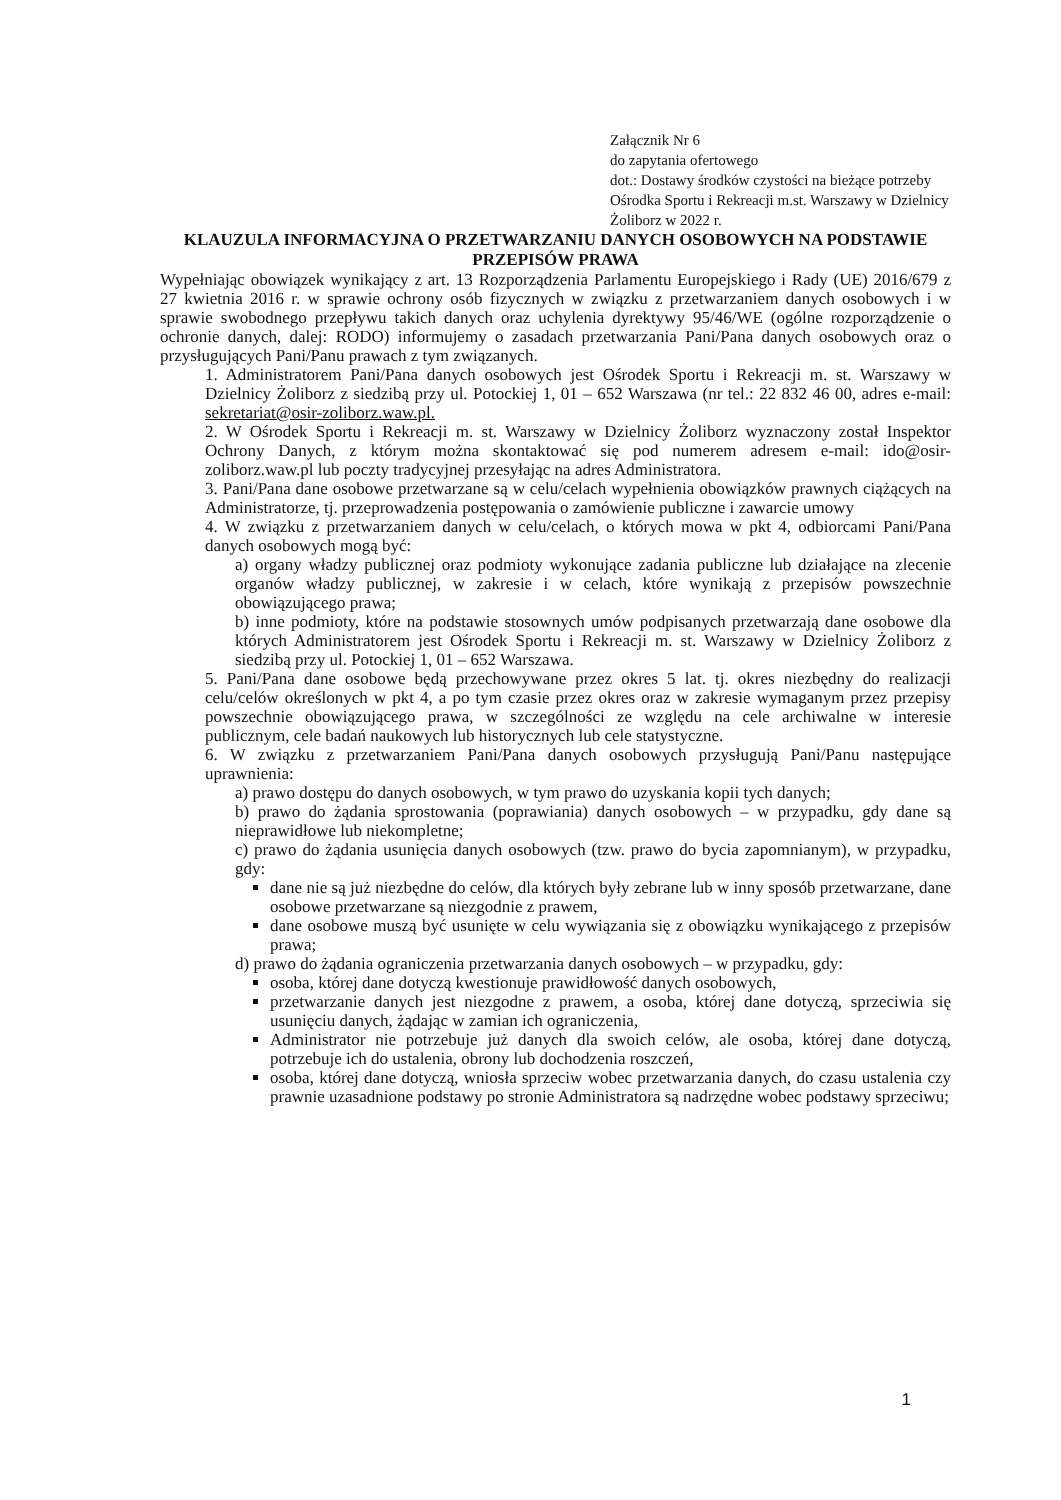Załącznik Nr 6
do zapytania ofertowego
dot.: Dostawy środków czystości na bieżące potrzeby Ośrodka Sportu i Rekreacji m.st. Warszawy w Dzielnicy Żoliborz w 2022 r.
KLAUZULA INFORMACYJNA O PRZETWARZANIU DANYCH OSOBOWYCH NA PODSTAWIE PRZEPISÓW PRAWA
Wypełniając obowiązek wynikający z art. 13 Rozporządzenia Parlamentu Europejskiego i Rady (UE) 2016/679 z 27 kwietnia 2016 r. w sprawie ochrony osób fizycznych w związku z przetwarzaniem danych osobowych i w sprawie swobodnego przepływu takich danych oraz uchylenia dyrektywy 95/46/WE (ogólne rozporządzenie o ochronie danych, dalej: RODO) informujemy o zasadach przetwarzania Pani/Pana danych osobowych oraz o przysługujących Pani/Panu prawach z tym związanych.
1. Administratorem Pani/Pana danych osobowych jest Ośrodek Sportu i Rekreacji m. st. Warszawy w Dzielnicy Żoliborz z siedzibą przy ul. Potockiej 1, 01 – 652 Warszawa (nr tel.: 22 832 46 00, adres e-mail: sekretariat@osir-zoliborz.waw.pl.
2. W Ośrodek Sportu i Rekreacji m. st. Warszawy w Dzielnicy Żoliborz wyznaczony został Inspektor Ochrony Danych, z którym można skontaktować się pod numerem adresem e-mail: ido@osir-zoliborz.waw.pl lub poczty tradycyjnej przesyłając na adres Administratora.
3. Pani/Pana dane osobowe przetwarzane są w celu/celach wypełnienia obowiązków prawnych ciążących na Administratorze, tj. przeprowadzenia postępowania o zamówienie publiczne i zawarcie umowy
4. W związku z przetwarzaniem danych w celu/celach, o których mowa w pkt 4, odbiorcami Pani/Pana danych osobowych mogą być:
a) organy władzy publicznej oraz podmioty wykonujące zadania publiczne lub działające na zlecenie organów władzy publicznej, w zakresie i w celach, które wynikają z przepisów powszechnie obowiązującego prawa;
b) inne podmioty, które na podstawie stosownych umów podpisanych przetwarzają dane osobowe dla których Administratorem jest Ośrodek Sportu i Rekreacji m. st. Warszawy w Dzielnicy Żoliborz z siedzibą przy ul. Potockiej 1, 01 – 652 Warszawa.
5. Pani/Pana dane osobowe będą przechowywane przez okres 5 lat. tj. okres niezbędny do realizacji celu/celów określonych w pkt 4, a po tym czasie przez okres oraz w zakresie wymaganym przez przepisy powszechnie obowiązującego prawa, w szczególności ze względu na cele archiwalne w interesie publicznym, cele badań naukowych lub historycznych lub cele statystyczne.
6. W związku z przetwarzaniem Pani/Pana danych osobowych przysługują Pani/Panu następujące uprawnienia:
a) prawo dostępu do danych osobowych, w tym prawo do uzyskania kopii tych danych;
b) prawo do żądania sprostowania (poprawiania) danych osobowych – w przypadku, gdy dane są nieprawidłowe lub niekompletne;
c) prawo do żądania usunięcia danych osobowych (tzw. prawo do bycia zapomnianym), w przypadku, gdy:
dane nie są już niezbędne do celów, dla których były zebrane lub w inny sposób przetwarzane, dane osobowe przetwarzane są niezgodnie z prawem,
dane osobowe muszą być usunięte w celu wywiązania się z obowiązku wynikającego z przepisów prawa;
d) prawo do żądania ograniczenia przetwarzania danych osobowych – w przypadku, gdy:
osoba, której dane dotyczą kwestionuje prawidłowość danych osobowych,
przetwarzanie danych jest niezgodne z prawem, a osoba, której dane dotyczą, sprzeciwia się usunięciu danych, żądając w zamian ich ograniczenia,
Administrator nie potrzebuje już danych dla swoich celów, ale osoba, której dane dotyczą, potrzebuje ich do ustalenia, obrony lub dochodzenia roszczeń,
osoba, której dane dotyczą, wniosła sprzeciw wobec przetwarzania danych, do czasu ustalenia czy prawnie uzasadnione podstawy po stronie Administratora są nadrzędne wobec podstawy sprzeciwu;
1